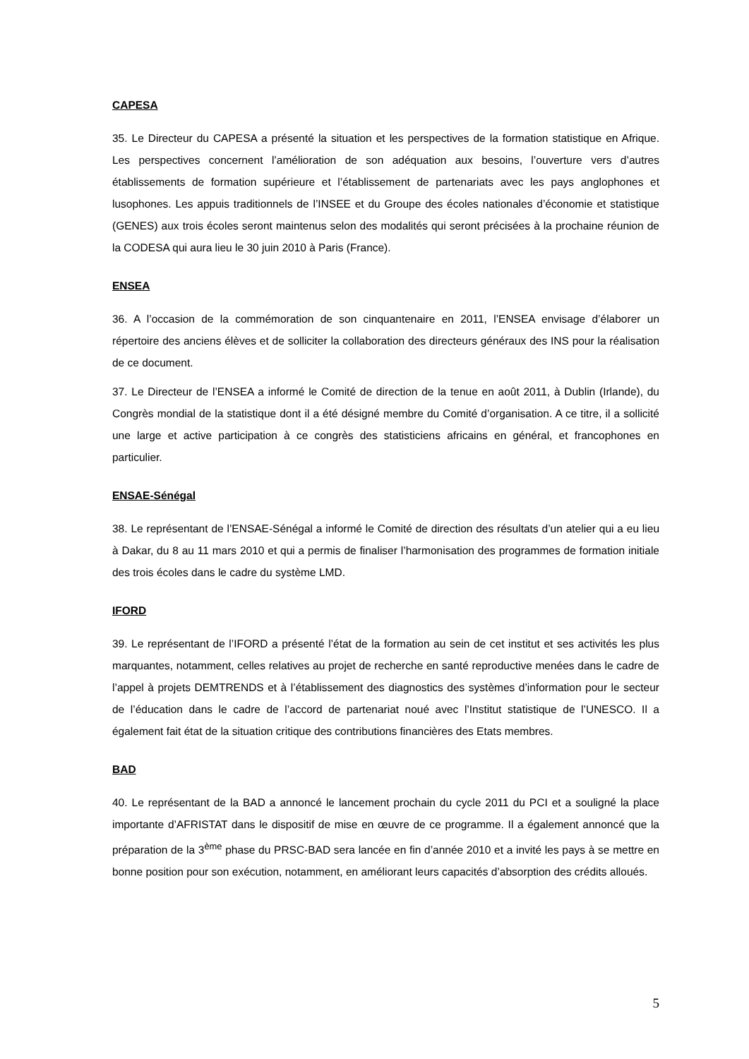CAPESA
35. Le Directeur du CAPESA a présenté la situation et les perspectives de la formation statistique en Afrique. Les perspectives concernent l’amélioration de son adéquation aux besoins, l’ouverture vers d’autres établissements de formation supérieure et l’établissement de partenariats avec les pays anglophones et lusophones. Les appuis traditionnels de l’INSEE et du Groupe des écoles nationales d’économie et statistique (GENES) aux trois écoles seront maintenus selon des modalités qui seront précisées à la prochaine réunion de la CODESA qui aura lieu le 30 juin 2010 à Paris (France).
ENSEA
36. A l’occasion de la commémoration de son cinquantenaire en 2011, l’ENSEA envisage d’élaborer un répertoire des anciens élèves et de solliciter la collaboration des directeurs généraux des INS pour la réalisation de ce document.
37. Le Directeur de l’ENSEA a informé le Comité de direction de la tenue en août 2011, à Dublin (Irlande), du Congrès mondial de la statistique dont il a été désigné membre du Comité d’organisation. A ce titre, il a sollicité une large et active participation à ce congrès des statisticiens africains en général, et francophones en particulier.
ENSAE-Sénégal
38. Le représentant de l’ENSAE-Sénégal a informé le Comité de direction des résultats d’un atelier qui a eu lieu à Dakar, du 8 au 11 mars 2010 et qui a permis de finaliser l’harmonisation des programmes de formation initiale des trois écoles dans le cadre du système LMD.
IFORD
39. Le représentant de l’IFORD a présenté l’état de la formation au sein de cet institut et ses activités les plus marquantes, notamment, celles relatives au projet de recherche en santé reproductive menées dans le cadre de l’appel à projets DEMTRENDS et à l’établissement des diagnostics des systèmes d’information pour le secteur de l’éducation dans le cadre de l’accord de partenariat noué avec l’Institut statistique de l’UNESCO. Il a également fait état de la situation critique des contributions financières des Etats membres.
BAD
40. Le représentant de la BAD a annoncé le lancement prochain du cycle 2011 du PCI et a souligné la place importante d’AFRISTAT dans le dispositif de mise en œuvre de ce programme. Il a également annoncé que la préparation de la 3<sup>ème</sup> phase du PRSC-BAD sera lancée en fin d’année 2010 et a invité les pays à se mettre en bonne position pour son exécution, notamment, en améliorant leurs capacités d’absorption des crédits alloués.
5